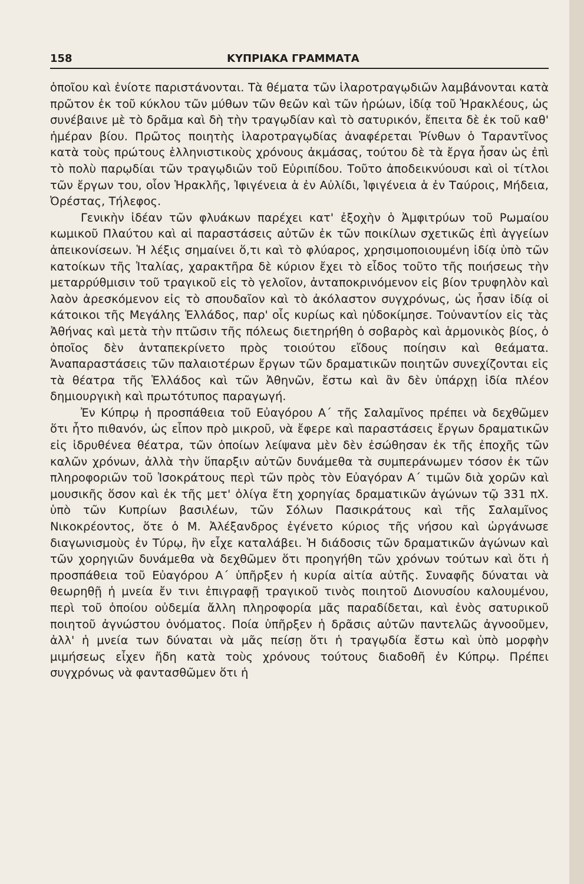158 ΚΥΠΡΙΑΚΑ ΓΡΑΜΜΑΤΑ
ὁποῖου καὶ ἐνίοτε παριστάνονται. Τὰ θέματα τῶν ἱλαροτραγῳδιῶν λαμβάνονται κατὰ πρῶτον ἐκ τοῦ κύκλου τῶν μύθων τῶν θεῶν καὶ τῶν ἡρώων, ἰδίᾳ τοῦ Ἡρακλέους, ὡς συνέβαινε μὲ τὸ δρᾶμα καὶ δὴ τὴν τραγῳδίαν καὶ τὸ σατυρικόν, ἔπειτα δὲ ἐκ τοῦ καθ' ἡμέραν βίου. Πρῶτος ποιητὴς ἱλαροτραγῳδίας ἀναφέρεται Ῥίνθων ὁ Ταραντῖνος κατὰ τοὺς πρώτους ἑλληνιστικοὺς χρόνους ἀκμάσας, τούτου δὲ τὰ ἔργα ἦσαν ὡς ἐπὶ τὸ πολὺ παρῳδίαι τῶν τραγῳδιῶν τοῦ Εὐριπίδου. Τοῦτο ἀποδεικνύουσι καὶ οἱ τίτλοι τῶν ἔργων του, οἷον Ἡρακλῆς, Ἰφιγένεια ἁ ἐν Αὐλίδι, Ἰφιγένεια ἁ ἐν Ταύροις, Μήδεια, Ὀρέστας, Τήλεφος.
Γενικὴν ἰδέαν τῶν φλυάκων παρέχει κατ' ἐξοχὴν ὁ Ἀμφιτρύων τοῦ Ρωμαίου κωμικοῦ Πλαύτου καὶ αἱ παραστάσεις αὐτῶν ἐκ τῶν ποικίλων σχετικῶς ἐπὶ ἀγγείων ἀπεικονίσεων. Ἡ λέξις σημαίνει ὅ,τι καὶ τὸ φλύαρος, χρησιμοποιουμένη ἰδίᾳ ὑπὸ τῶν κατοίκων τῆς Ἰταλίας, χαρακτῆρα δὲ κύριον ἔχει τὸ εἶδος τοῦτο τῆς ποιήσεως τὴν μεταρρύθμισιν τοῦ τραγικοῦ εἰς τὸ γελοῖον, ἀνταποκρινόμενον εἰς βίον τρυφηλὸν καὶ λαὸν ἀρεσκόμενον εἰς τὸ σπουδαῖον καὶ τὸ ἀκόλαστον συγχρόνως, ὡς ἦσαν ἰδίᾳ οἱ κάτοικοι τῆς Μεγάλης Ἑλλάδος, παρ' οἷς κυρίως καὶ ηὐδοκίμησε. Τοὐναντίον εἰς τὰς Ἀθήνας καὶ μετὰ τὴν πτῶσιν τῆς πόλεως διετηρήθη ὁ σοβαρὸς καὶ ἁρμονικὸς βίος, ὁ ὁποῖος δὲν ἀνταπεκρίνετο πρὸς τοιούτου εἴδους ποίησιν καὶ θεάματα. Ἀναπαραστάσεις τῶν παλαιοτέρων ἔργων τῶν δραματικῶν ποιητῶν συνεχίζονται εἰς τὰ θέατρα τῆς Ἑλλάδος καὶ τῶν Ἀθηνῶν, ἔστω καὶ ἂν δὲν ὑπάρχῃ ἰδία πλέον δημιουργικὴ καὶ πρωτότυπος παραγωγή.
Ἐν Κύπρῳ ἡ προσπάθεια τοῦ Εὐαγόρου Α΄ τῆς Σαλαμῖνος πρέπει νὰ δεχθῶμεν ὅτι ἦτο πιθανόν, ὡς εἶπον πρὸ μικροῦ, νὰ ἔφερε καὶ παραστάσεις ἔργων δραματικῶν εἰς ἱδρυθένεα θέατρα, τῶν ὁποίων λείψανα μὲν δὲν ἐσώθησαν ἐκ τῆς ἐποχῆς τῶν καλῶν χρόνων, ἀλλὰ τὴν ὕπαρξιν αὐτῶν δυνάμεθα τὰ συμπεράνωμεν τόσον ἐκ τῶν πληροφοριῶν τοῦ Ἰσοκράτους περὶ τῶν πρὸς τὸν Εὐαγόραν Α΄ τιμῶν διὰ χορῶν καὶ μουσικῆς ὅσον καὶ ἐκ τῆς μετ' ὀλίγα ἔτη χορηγίας δραματικῶν ἀγώνων τῷ 331 πΧ. ὑπὸ τῶν Κυπρίων βασιλέων, τῶν Σόλων Πασικράτους καὶ τῆς Σαλαμῖνος Νικοκρέοντος, ὅτε ὁ Μ. Ἀλέξανδρος ἐγένετο κύριος τῆς νήσου καὶ ὠργάνωσε διαγωνισμοὺς ἐν Τύρῳ, ἣν εἶχε καταλάβει. Ἡ διάδοσις τῶν δραματικῶν ἀγώνων καὶ τῶν χορηγιῶν δυνάμεθα νὰ δεχθῶμεν ὅτι προηγήθη τῶν χρόνων τούτων καὶ ὅτι ἡ προσπάθεια τοῦ Εὐαγόρου Α΄ ὑπῆρξεν ἡ κυρία αἰτία αὐτῆς. Συναφῆς δύναται νὰ θεωρηθῇ ἡ μνεία ἔν τινι ἐπιγραφῇ τραγικοῦ τινὸς ποιητοῦ Διονυσίου καλουμένου, περὶ τοῦ ὁποίου οὐδεμία ἄλλη πληροφορία μᾶς παραδίδεται, καὶ ἑνὸς σατυρικοῦ ποιητοῦ ἀγνώστου ὀνόματος. Ποία ὑπῆρξεν ἡ δρᾶσις αὐτῶν παντελῶς ἀγνοοῦμεν, ἀλλ' ἡ μνεία των δύναται νὰ μᾶς πείσῃ ὅτι ἡ τραγῳδία ἔστω καὶ ὑπὸ μορφὴν μιμήσεως εἶχεν ἤδη κατὰ τοὺς χρόνους τούτους διαδοθῆ ἐν Κύπρῳ. Πρέπει συγχρόνως νὰ φαντασθῶμεν ὅτι ἡ